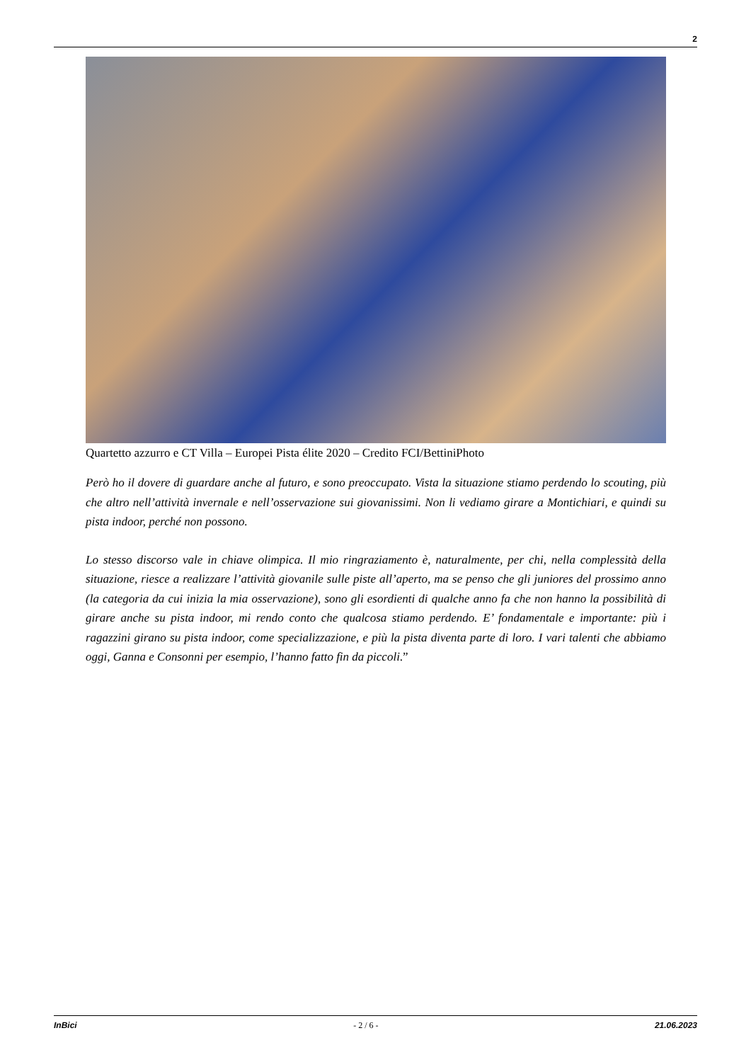2
Quartetto azzurro e CT Villa – Europei Pista élite 2020 – Credito FCI/BettiniPhoto
Però ho il dovere di guardare anche al futuro, e sono preoccupato. Vista la situazione stiamo perdendo lo scouting, più che altro nell’attività invernale e nell’osservazione sui giovanissimi. Non li vediamo girare a Montichiari, e quindi su pista indoor, perché non possono.
Lo stesso discorso vale in chiave olimpica. Il mio ringraziamento è, naturalmente, per chi, nella complessità della situazione, riesce a realizzare l’attività giovanile sulle piste all’aperto, ma se penso che gli juniores del prossimo anno (la categoria da cui inizia la mia osservazione), sono gli esordienti di qualche anno fa che non hanno la possibilità di girare anche su pista indoor, mi rendo conto che qualcosa stiamo perdendo. E’ fondamentale e importante: più i ragazzini girano su pista indoor, come specializzazione, e più la pista diventa parte di loro. I vari talenti che abbiamo oggi, Ganna e Consonni per esempio, l’hanno fatto fin da piccoli.”
InBici - 2 / 6 - 21.06.2023